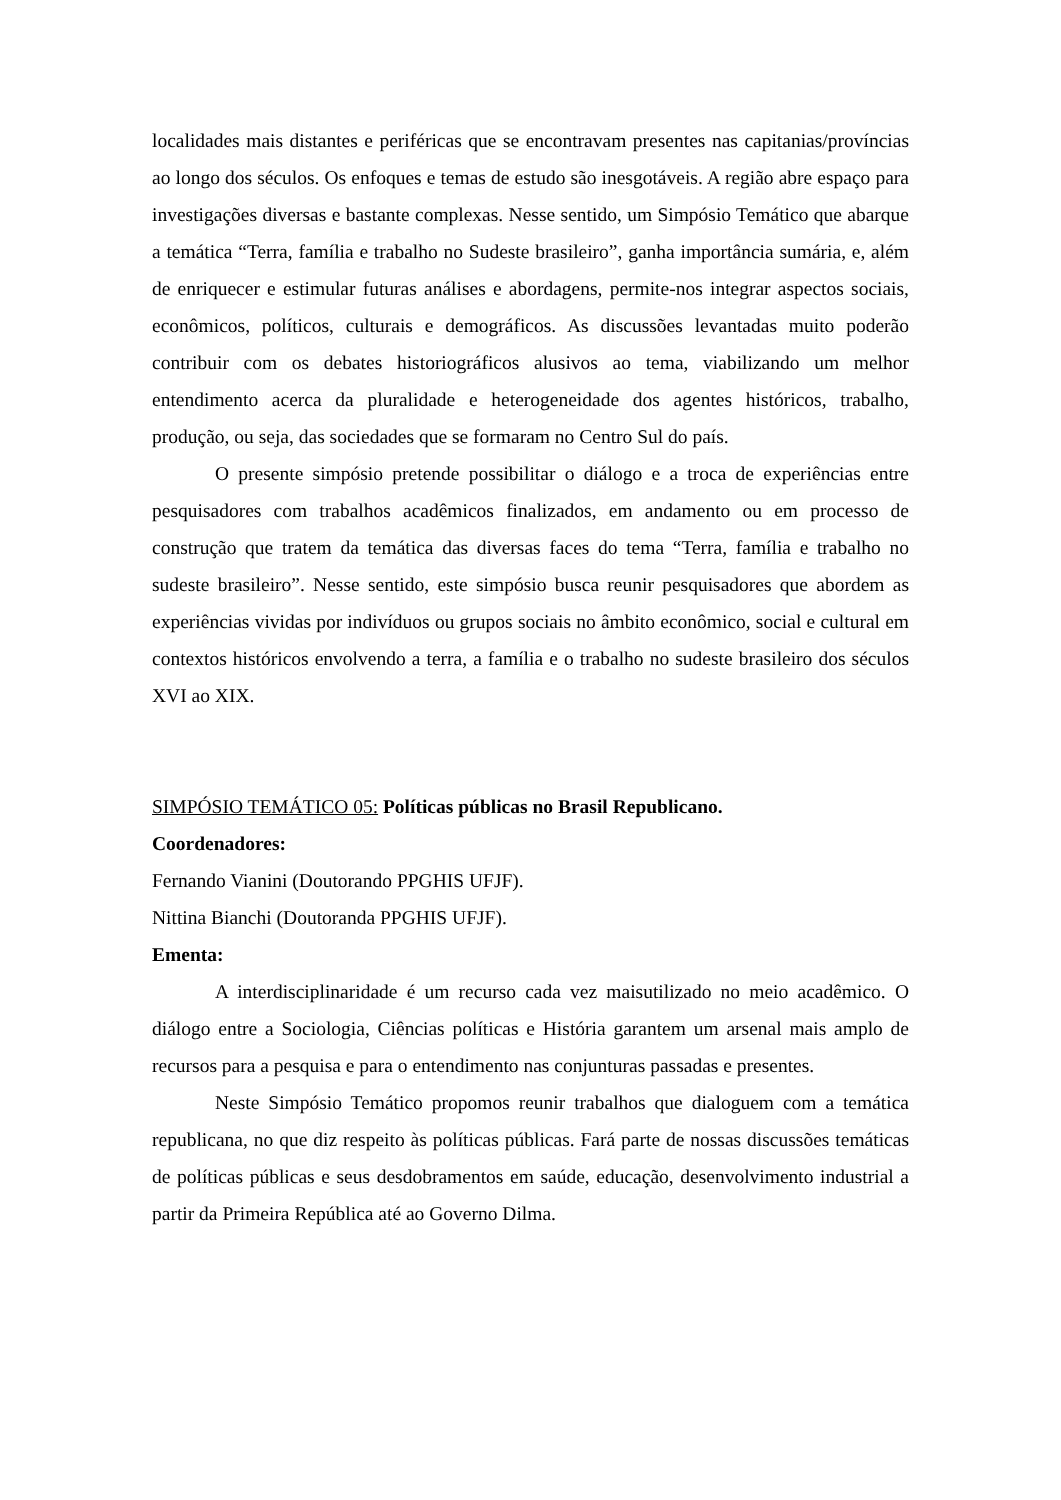localidades mais distantes e periféricas que se encontravam presentes nas capitanias/províncias ao longo dos séculos. Os enfoques e temas de estudo são inesgotáveis. A região abre espaço para investigações diversas e bastante complexas. Nesse sentido, um Simpósio Temático que abarque a temática “Terra, família e trabalho no Sudeste brasileiro”, ganha importância sumária, e, além de enriquecer e estimular futuras análises e abordagens, permite-nos integrar aspectos sociais, econômicos, políticos, culturais e demográficos. As discussões levantadas muito poderão contribuir com os debates historiográficos alusivos ao tema, viabilizando um melhor entendimento acerca da pluralidade e heterogeneidade dos agentes históricos, trabalho, produção, ou seja, das sociedades que se formaram no Centro Sul do país.
O presente simpósio pretende possibilitar o diálogo e a troca de experiências entre pesquisadores com trabalhos acadêmicos finalizados, em andamento ou em processo de construção que tratem da temática das diversas faces do tema “Terra, família e trabalho no sudeste brasileiro”. Nesse sentido, este simpósio busca reunir pesquisadores que abordem as experiências vividas por indivíduos ou grupos sociais no âmbito econômico, social e cultural em contextos históricos envolvendo a terra, a família e o trabalho no sudeste brasileiro dos séculos XVI ao XIX.
SIMPÓSIO TEMÁTICO 05: Políticas públicas no Brasil Republicano.
Coordenadores:
Fernando Vianini (Doutorando PPGHIS UFJF).
Nittina Bianchi (Doutoranda PPGHIS UFJF).
Ementa:
A interdisciplinaridade é um recurso cada vez maisutilizado no meio acadêmico. O diálogo entre a Sociologia, Ciências políticas e História garantem um arsenal mais amplo de recursos para a pesquisa e para o entendimento nas conjunturas passadas e presentes.
Neste Simpósio Temático propomos reunir trabalhos que dialoguem com a temática republicana, no que diz respeito às políticas públicas. Fará parte de nossas discussões temáticas de políticas públicas e seus desdobramentos em saúde, educação, desenvolvimento industrial a partir da Primeira República até ao Governo Dilma.